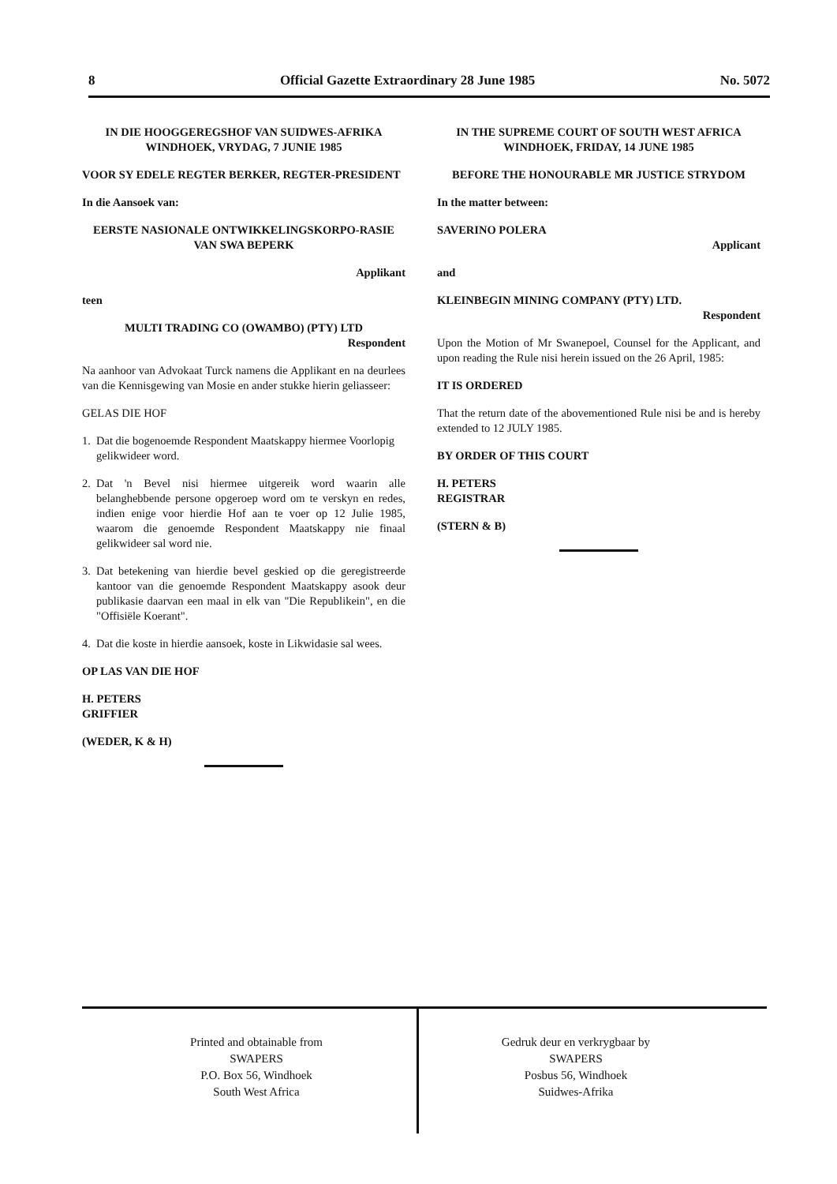8 Official Gazette Extraordinary 28 June 1985 No. 5072
IN DIE HOOGGEREGSHOF VAN SUIDWES-AFRIKA
WINDHOEK, VRYDAG, 7 JUNIE 1985
VOOR SY EDELE REGTER BERKER, REGTER-PRESIDENT
In die Aansoek van:
EERSTE NASIONALE ONTWIKKELINGSKORPO-RASIE VAN SWA BEPERK
Applikant
teen
MULTI TRADING CO (OWAMBO) (PTY) LTD
Respondent
Na aanhoor van Advokaat Turck namens die Applikant en na deurlees van die Kennisgewing van Mosie en ander stukke hierin geliasseer:
GELAS DIE HOF
1. Dat die bogenoemde Respondent Maatskappy hiermee Voorlopig gelikwideer word.
2. Dat 'n Bevel nisi hiermee uitgereik word waarin alle belanghebbende persone opgeroep word om te verskyn en redes, indien enige voor hierdie Hof aan te voer op 12 Julie 1985, waarom die genoemde Respondent Maatskappy nie finaal gelikwideer sal word nie.
3. Dat betekening van hierdie bevel geskied op die geregistreerde kantoor van die genoemde Respondent Maatskappy asook deur publikasie daarvan een maal in elk van "Die Republikein", en die "Offisiële Koerant".
4. Dat die koste in hierdie aansoek, koste in Likwidasie sal wees.
OP LAS VAN DIE HOF
H. PETERS
GRIFFIER
(WEDER, K & H)
IN THE SUPREME COURT OF SOUTH WEST AFRICA WINDHOEK, FRIDAY, 14 JUNE 1985
BEFORE THE HONOURABLE MR JUSTICE STRYDOM
In the matter between:
SAVERINO POLERA
Applicant
and
KLEINBEGIN MINING COMPANY (PTY) LTD.
Respondent
Upon the Motion of Mr Swanepoel, Counsel for the Applicant, and upon reading the Rule nisi herein issued on the 26 April, 1985:
IT IS ORDERED
That the return date of the abovementioned Rule nisi be and is hereby extended to 12 JULY 1985.
BY ORDER OF THIS COURT
H. PETERS
REGISTRAR
(STERN & B)
Printed and obtainable from
SWAPERS
P.O. Box 56, Windhoek
South West Africa
Gedruk deur en verkrygbaar by
SWAPERS
Posbus 56, Windhoek
Suidwes-Afrika